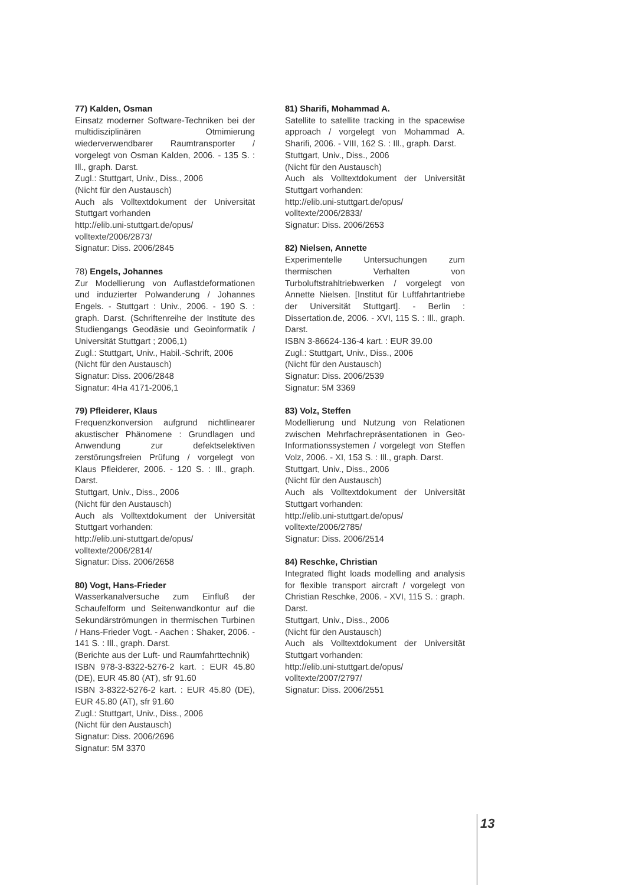77) Kalden, Osman
Einsatz moderner Software-Techniken bei der multidisziplinären Otmimierung wiederverwendbarer Raumtransporter / vorgelegt von Osman Kalden, 2006. - 135 S. : Ill., graph. Darst.
Zugl.: Stuttgart, Univ., Diss., 2006
(Nicht für den Austausch)
Auch als Volltextdokument der Universität Stuttgart vorhanden
http://elib.uni-stuttgart.de/opus/
volltexte/2006/2873/
Signatur: Diss. 2006/2845
78) Engels, Johannes
Zur Modellierung von Auflastdeformationen und induzierter Polwanderung / Johannes Engels. - Stuttgart : Univ., 2006. - 190 S. : graph. Darst. (Schriftenreihe der Institute des Studiengangs Geodäsie und Geoinformatik / Universität Stuttgart ; 2006,1)
Zugl.: Stuttgart, Univ., Habil.-Schrift, 2006
(Nicht für den Austausch)
Signatur: Diss. 2006/2848
Signatur: 4Ha 4171-2006,1
79) Pfleiderer, Klaus
Frequenzkonversion aufgrund nichtlinearer akustischer Phänomene : Grundlagen und Anwendung zur defektselektiven zerstörungsfreien Prüfung / vorgelegt von Klaus Pfleiderer, 2006. - 120 S. : Ill., graph. Darst.
Stuttgart, Univ., Diss., 2006
(Nicht für den Austausch)
Auch als Volltextdokument der Universität Stuttgart vorhanden:
http://elib.uni-stuttgart.de/opus/
volltexte/2006/2814/
Signatur: Diss. 2006/2658
80) Vogt, Hans-Frieder
Wasserkanalversuche zum Einfluß der Schaufelform und Seitenwandkontur auf die Sekundärströmungen in thermischen Turbinen / Hans-Frieder Vogt. - Aachen : Shaker, 2006. - 141 S. : Ill., graph. Darst.
(Berichte aus der Luft- und Raumfahrttechnik)
ISBN 978-3-8322-5276-2 kart. : EUR 45.80 (DE), EUR 45.80 (AT), sfr 91.60
ISBN 3-8322-5276-2 kart. : EUR 45.80 (DE), EUR 45.80 (AT), sfr 91.60
Zugl.: Stuttgart, Univ., Diss., 2006
(Nicht für den Austausch)
Signatur: Diss. 2006/2696
Signatur: 5M 3370
81) Sharifi, Mohammad A.
Satellite to satellite tracking in the spacewise approach / vorgelegt von Mohammad A. Sharifi, 2006. - VIII, 162 S. : Ill., graph. Darst.
Stuttgart, Univ., Diss., 2006
(Nicht für den Austausch)
Auch als Volltextdokument der Universität Stuttgart vorhanden:
http://elib.uni-stuttgart.de/opus/
volltexte/2006/2833/
Signatur: Diss. 2006/2653
82) Nielsen, Annette
Experimentelle Untersuchungen zum thermischen Verhalten von Turboluftstrahltriebwerken / vorgelegt von Annette Nielsen. [Institut für Luftfahrtantriebe der Universität Stuttgart]. - Berlin : Dissertation.de, 2006. - XVI, 115 S. : Ill., graph. Darst.
ISBN 3-86624-136-4 kart. : EUR 39.00
Zugl.: Stuttgart, Univ., Diss., 2006
(Nicht für den Austausch)
Signatur: Diss. 2006/2539
Signatur: 5M 3369
83) Volz, Steffen
Modellierung und Nutzung von Relationen zwischen Mehrfachrepräsentationen in Geo-Informationssystemen / vorgelegt von Steffen Volz, 2006. - XI, 153 S. : Ill., graph. Darst.
Stuttgart, Univ., Diss., 2006
(Nicht für den Austausch)
Auch als Volltextdokument der Universität Stuttgart vorhanden:
http://elib.uni-stuttgart.de/opus/
volltexte/2006/2785/
Signatur: Diss. 2006/2514
84) Reschke, Christian
Integrated flight loads modelling and analysis for flexible transport aircraft / vorgelegt von Christian Reschke, 2006. - XVI, 115 S. : graph. Darst.
Stuttgart, Univ., Diss., 2006
(Nicht für den Austausch)
Auch als Volltextdokument der Universität Stuttgart vorhanden:
http://elib.uni-stuttgart.de/opus/
volltexte/2007/2797/
Signatur: Diss. 2006/2551
13